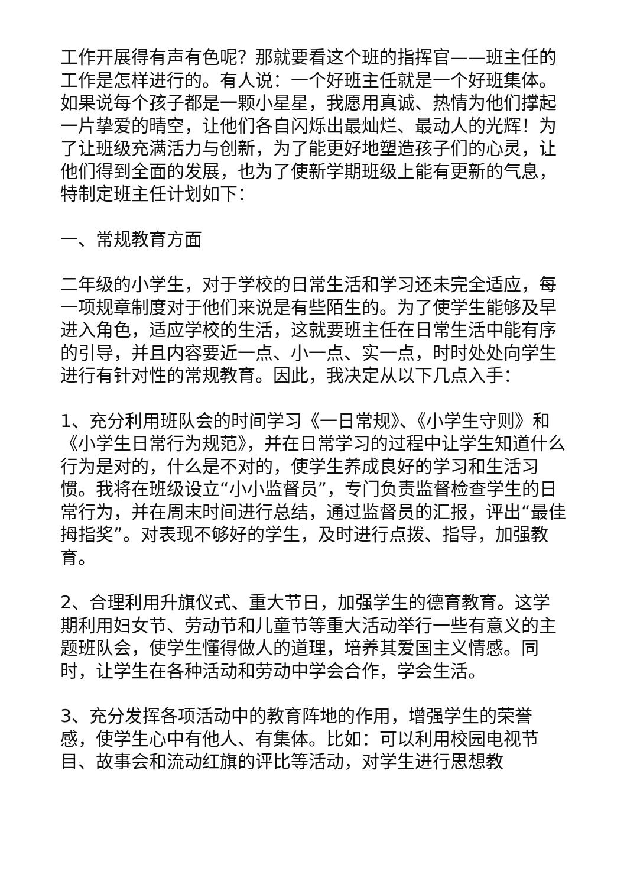工作开展得有声有色呢？那就要看这个班的指挥官——班主任的工作是怎样进行的。有人说：一个好班主任就是一个好班集体。如果说每个孩子都是一颗小星星，我愿用真诚、热情为他们撑起一片挚爱的晴空，让他们各自闪烁出最灿烂、最动人的光辉！为了让班级充满活力与创新，为了能更好地塑造孩子们的心灵，让他们得到全面的发展，也为了使新学期班级上能有更新的气息，特制定班主任计划如下：
一、常规教育方面
二年级的小学生，对于学校的日常生活和学习还未完全适应，每一项规章制度对于他们来说是有些陌生的。为了使学生能够及早进入角色，适应学校的生活，这就要班主任在日常生活中能有序的引导，并且内容要近一点、小一点、实一点，时时处处向学生进行有针对性的常规教育。因此，我决定从以下几点入手：
1、充分利用班队会的时间学习《一日常规》、《小学生守则》和《小学生日常行为规范》，并在日常学习的过程中让学生知道什么行为是对的，什么是不对的，使学生养成良好的学习和生活习惯。我将在班级设立“小小监督员”，专门负责监督检查学生的日常行为，并在周末时间进行总结，通过监督员的汇报，评出“最佳拇指奖”。对表现不够好的学生，及时进行点拨、指导，加强教育。
2、合理利用升旗仪式、重大节日，加强学生的德育教育。这学期利用妇女节、劳动节和儿童节等重大活动举行一些有意义的主题班队会，使学生懂得做人的道理，培养其爱国主义情感。同时，让学生在各种活动和劳动中学会合作，学会生活。
3、充分发挥各项活动中的教育阵地的作用，增强学生的荣誉感，使学生心中有他人、有集体。比如：可以利用校园电视节目、故事会和流动红旗的评比等活动，对学生进行思想教